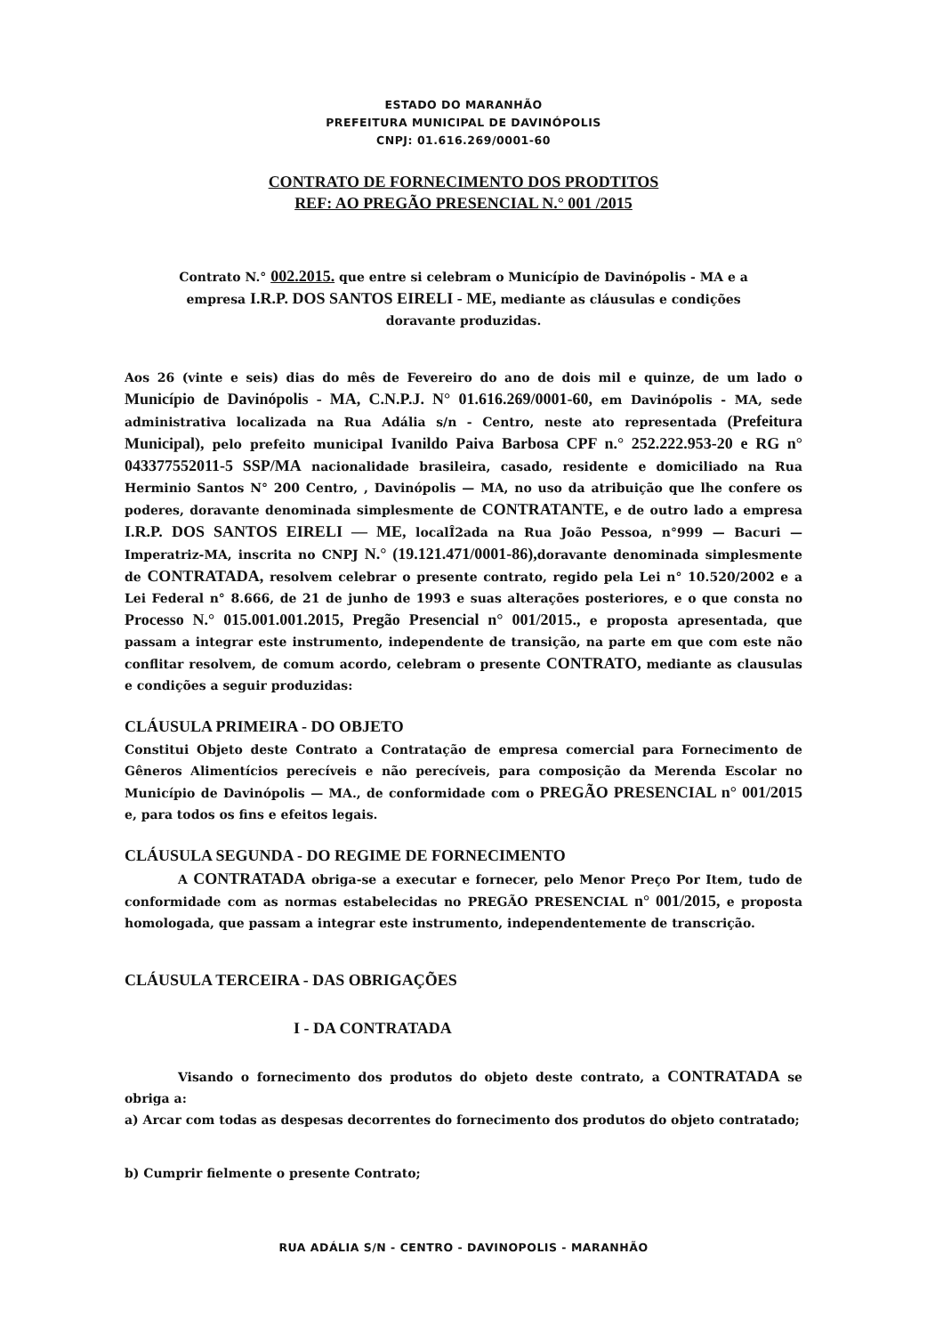ESTADO DO MARANHÃO
PREFEITURA MUNICIPAL DE DAVINÓPOLIS
CNPJ: 01.616.269/0001-60
CONTRATO DE FORNECIMENTO DOS PRODTITOS
REF: AO PREGÃO PRESENCIAL N.° 001 /2015
Contrato N.° 002.2015. que entre si celebram o Município de Davinópolis - MA e a empresa I.R.P. DOS SANTOS EIRELI - ME, mediante as cláusulas e condições doravante produzidas.
Aos 26 (vinte e seis) dias do mês de Fevereiro do ano de dois mil e quinze, de um lado o Município de Davinópolis - MA, C.N.P.J. N° 01.616.269/0001-60, em Davinópolis - MA, sede administrativa localizada na Rua Adália s/n - Centro, neste ato representada (Prefeitura Municipal), pelo prefeito municipal Ivanildo Paiva Barbosa CPF n.° 252.222.953-20 e RG n° 043377552011-5 SSP/MA nacionalidade brasileira, casado, residente e domiciliado na Rua Herminio Santos N° 200 Centro, , Davinópolis — MA, no uso da atribuição que lhe confere os poderes, doravante denominada simplesmente de CONTRATANTE, e de outro lado a empresa I.R.P. DOS SANTOS EIRELI — ME, localÎ2ada na Rua João Pessoa, n°999 — Bacuri — Imperatriz-MA, inscrita no CNPJ N.° (19.121.471/0001-86), doravante denominada simplesmente de CONTRATADA, resolvem celebrar o presente contrato, regido pela Lei n° 10.520/2002 e a Lei Federal n° 8.666, de 21 de junho de 1993 e suas alterações posteriores, e o que consta no Processo N.° 015.001.001.2015, Pregão Presencial n° 001/2015., e proposta apresentada, que passam a integrar este instrumento, independente de transição, na parte em que com este não conflitar resolvem, de comum acordo, celebram o presente CONTRATO, mediante as clausulas e condições a seguir produzidas:
CLÁUSULA PRIMEIRA - DO OBJETO
Constitui Objeto deste Contrato a Contratação de empresa comercial para Fornecimento de Gêneros Alimentícios perecíveis e não perecíveis, para composição da Merenda Escolar no Município de Davinópolis — MA., de conformidade com o PREGÃO PRESENCIAL n° 001/2015 e, para todos os fins e efeitos legais.
CLÁUSULA SEGUNDA - DO REGIME DE FORNECIMENTO
A CONTRATADA obriga-se a executar e fornecer, pelo Menor Preço Por Item, tudo de conformidade com as normas estabelecidas no PREGÃO PRESENCIAL n° 001/2015, e proposta homologada, que passam a integrar este instrumento, independentemente de transcrição.
CLÁUSULA TERCEIRA - DAS OBRIGAÇÕES
I - DA CONTRATADA
Visando o fornecimento dos produtos do objeto deste contrato, a CONTRATADA se obriga a:
a) Arcar com todas as despesas decorrentes do fornecimento dos produtos do objeto contratado;
b) Cumprir fielmente o presente Contrato;
RUA ADÁLIA S/N - CENTRO - DAVINOPOLIS - MARANHÃO